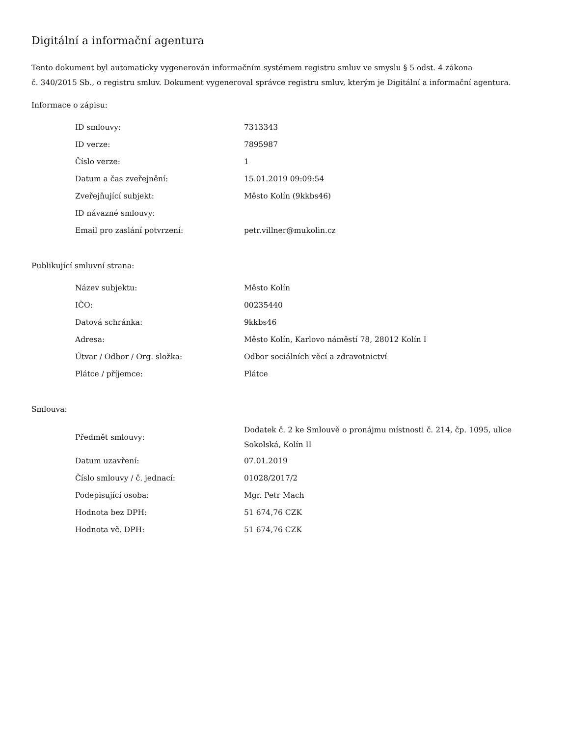Digitální a informační agentura
Tento dokument byl automaticky vygenerován informačním systémem registru smluv ve smyslu § 5 odst. 4 zákona
č. 340/2015 Sb., o registru smluv. Dokument vygeneroval správce registru smluv, kterým je Digitální a informační agentura.
Informace o zápisu:
| ID smlouvy: | 7313343 |
| ID verze: | 7895987 |
| Číslo verze: | 1 |
| Datum a čas zveřejnění: | 15.01.2019 09:09:54 |
| Zveřejňující subjekt: | Město Kolín (9kkbs46) |
| ID návazné smlouvy: | |
| Email pro zaslání potvrzení: | petr.villner@mukolin.cz |
Publikující smluvní strana:
| Název subjektu: | Město Kolín |
| IČO: | 00235440 |
| Datová schránka: | 9kkbs46 |
| Adresa: | Město Kolín, Karlovo náměstí 78, 28012 Kolín I |
| Útvar / Odbor / Org. složka: | Odbor sociálních věcí a zdravotnictví |
| Plátce / příjemce: | Plátce |
Smlouva:
| Předmět smlouvy: | Dodatek č. 2 ke Smlouvě o pronájmu místnosti č. 214, čp. 1095, ulice Sokolská, Kolín II |
| Datum uzavření: | 07.01.2019 |
| Číslo smlouvy / č. jednací: | 01028/2017/2 |
| Podepisující osoba: | Mgr. Petr Mach |
| Hodnota bez DPH: | 51 674,76 CZK |
| Hodnota vč. DPH: | 51 674,76 CZK |